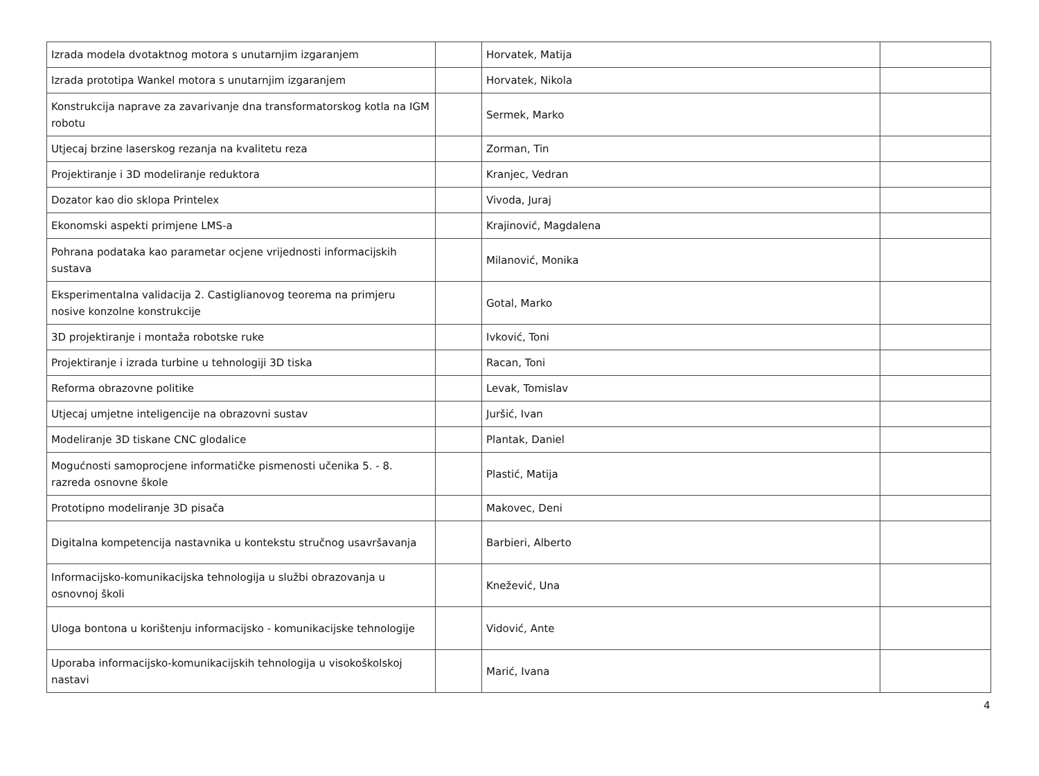| Izrada modela dvotaktnog motora s unutarnjim izgaranjem | | Horvatek, Matija | |
| Izrada prototipa Wankel motora s unutarnjim izgaranjem | | Horvatek, Nikola | |
| Konstrukcija naprave za zavarivanje dna transformatorskog kotla na IGM robotu | | Sermek, Marko | |
| Utjecaj brzine laserskog rezanja na kvalitetu reza | | Zorman, Tin | |
| Projektiranje i 3D modeliranje reduktora | | Kranjec, Vedran | |
| Dozator kao dio sklopa Printelex | | Vivoda, Juraj | |
| Ekonomski aspekti primjene LMS-a | | Krajinović, Magdalena | |
| Pohrana podataka kao parametar ocjene vrijednosti informacijskih sustava | | Milanović, Monika | |
| Eksperimentalna validacija 2. Castiglianovog teorema na primjeru nosive konzolne konstrukcije | | Gotal, Marko | |
| 3D projektiranje i montaža robotske ruke | | Ivković, Toni | |
| Projektiranje i izrada turbine u tehnologiji 3D tiska | | Racan, Toni | |
| Reforma obrazovne politike | | Levak, Tomislav | |
| Utjecaj umjetne inteligencije na obrazovni sustav | | Juršić, Ivan | |
| Modeliranje 3D tiskane CNC glodalice | | Plantak, Daniel | |
| Mogućnosti samoprocjene informatičke pismenosti učenika 5. - 8. razreda osnovne škole | | Plastić, Matija | |
| Prototipno modeliranje 3D pisača | | Makovec, Deni | |
| Digitalna kompetencija nastavnika u kontekstu stručnog usavršavanja | | Barbieri, Alberto | |
| Informacijsko-komunikacijska tehnologija u službi obrazovanja u osnovnoj školi | | Knežević, Una | |
| Uloga bontona u korištenju informacijsko - komunikacijske tehnologije | | Vidović, Ante | |
| Uporaba informacijsko-komunikacijskih tehnologija u visokoškolskoj nastavi | | Marić, Ivana | |
4